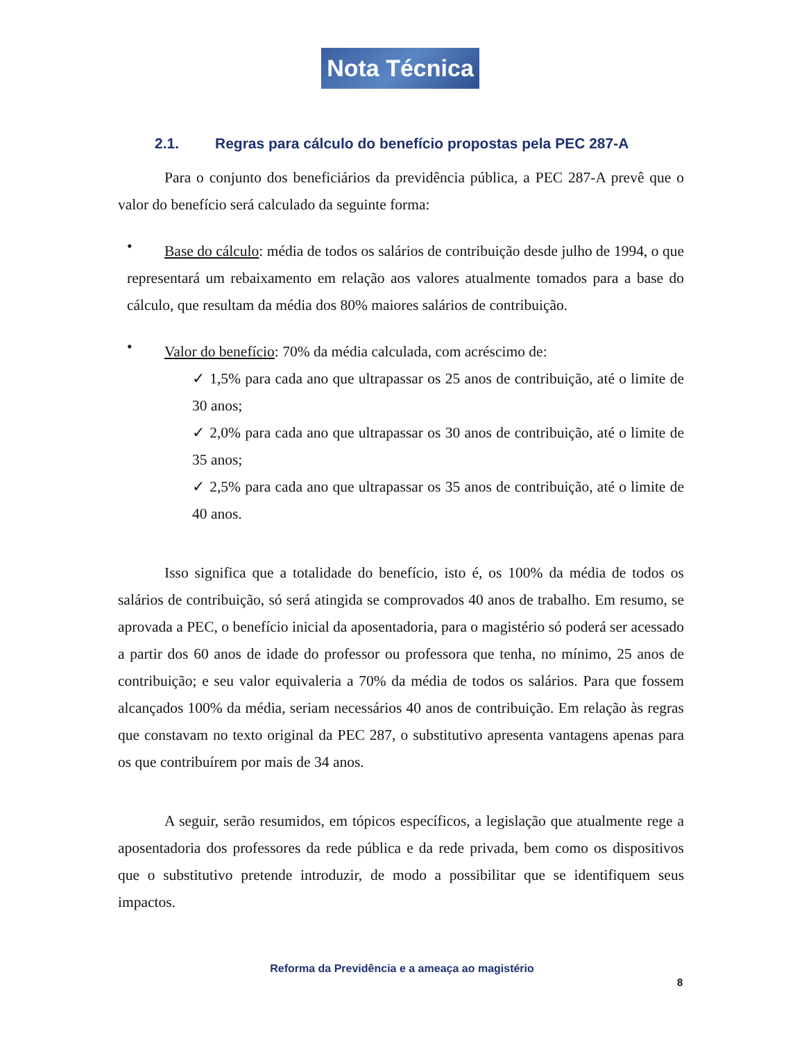Nota Técnica
2.1. Regras para cálculo do benefício propostas pela PEC 287-A
Para o conjunto dos beneficiários da previdência pública, a PEC 287-A prevê que o valor do benefício será calculado da seguinte forma:
•
Base do cálculo: média de todos os salários de contribuição desde julho de 1994, o que representará um rebaixamento em relação aos valores atualmente tomados para a base do cálculo, que resultam da média dos 80% maiores salários de contribuição.
•
Valor do benefício: 70% da média calculada, com acréscimo de:
✓ 1,5% para cada ano que ultrapassar os 25 anos de contribuição, até o limite de 30 anos;
✓ 2,0% para cada ano que ultrapassar os 30 anos de contribuição, até o limite de 35 anos;
✓ 2,5% para cada ano que ultrapassar os 35 anos de contribuição, até o limite de 40 anos.
Isso significa que a totalidade do benefício, isto é, os 100% da média de todos os salários de contribuição, só será atingida se comprovados 40 anos de trabalho. Em resumo, se aprovada a PEC, o benefício inicial da aposentadoria, para o magistério só poderá ser acessado a partir dos 60 anos de idade do professor ou professora que tenha, no mínimo, 25 anos de contribuição; e seu valor equivaleria a 70% da média de todos os salários. Para que fossem alcançados 100% da média, seriam necessários 40 anos de contribuição. Em relação às regras que constavam no texto original da PEC 287, o substitutivo apresenta vantagens apenas para os que contribuírem por mais de 34 anos.
A seguir, serão resumidos, em tópicos específicos, a legislação que atualmente rege a aposentadoria dos professores da rede pública e da rede privada, bem como os dispositivos que o substitutivo pretende introduzir, de modo a possibilitar que se identifiquem seus impactos.
Reforma da Previdência e a ameaça ao magistério
8